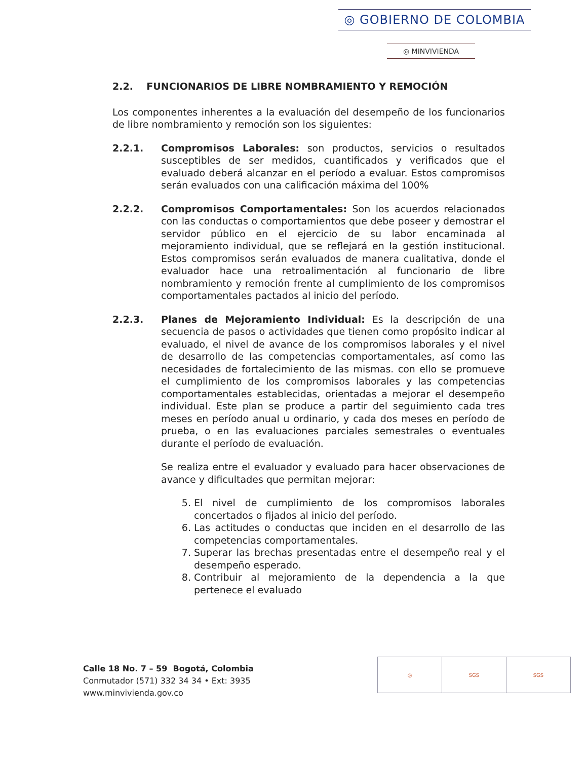◎ GOBIERNO DE COLOMBIA
◎ MINVIVIENDA
2.2. FUNCIONARIOS DE LIBRE NOMBRAMIENTO Y REMOCIÓN
Los componentes inherentes a la evaluación del desempeño de los funcionarios de libre nombramiento y remoción son los siguientes:
2.2.1. Compromisos Laborales: son productos, servicios o resultados susceptibles de ser medidos, cuantificados y verificados que el evaluado deberá alcanzar en el período a evaluar. Estos compromisos serán evaluados con una calificación máxima del 100%
2.2.2. Compromisos Comportamentales: Son los acuerdos relacionados con las conductas o comportamientos que debe poseer y demostrar el servidor público en el ejercicio de su labor encaminada al mejoramiento individual, que se reflejará en la gestión institucional. Estos compromisos serán evaluados de manera cualitativa, donde el evaluador hace una retroalimentación al funcionario de libre nombramiento y remoción frente al cumplimiento de los compromisos comportamentales pactados al inicio del período.
2.2.3. Planes de Mejoramiento Individual: Es la descripción de una secuencia de pasos o actividades que tienen como propósito indicar al evaluado, el nivel de avance de los compromisos laborales y el nivel de desarrollo de las competencias comportamentales, así como las necesidades de fortalecimiento de las mismas. con ello se promueve el cumplimiento de los compromisos laborales y las competencias comportamentales establecidas, orientadas a mejorar el desempeño individual. Este plan se produce a partir del seguimiento cada tres meses en período anual u ordinario, y cada dos meses en período de prueba, o en las evaluaciones parciales semestrales o eventuales durante el período de evaluación.
Se realiza entre el evaluador y evaluado para hacer observaciones de avance y dificultades que permitan mejorar:
5. El nivel de cumplimiento de los compromisos laborales concertados o fijados al inicio del período.
6. Las actitudes o conductas que inciden en el desarrollo de las competencias comportamentales.
7. Superar las brechas presentadas entre el desempeño real y el desempeño esperado.
8. Contribuir al mejoramiento de la dependencia a la que pertenece el evaluado
Calle 18 No. 7 – 59 Bogotá, Colombia
Conmutador (571) 332 34 34 • Ext: 3935
www.minvivienda.gov.co
◎ SGS SGS